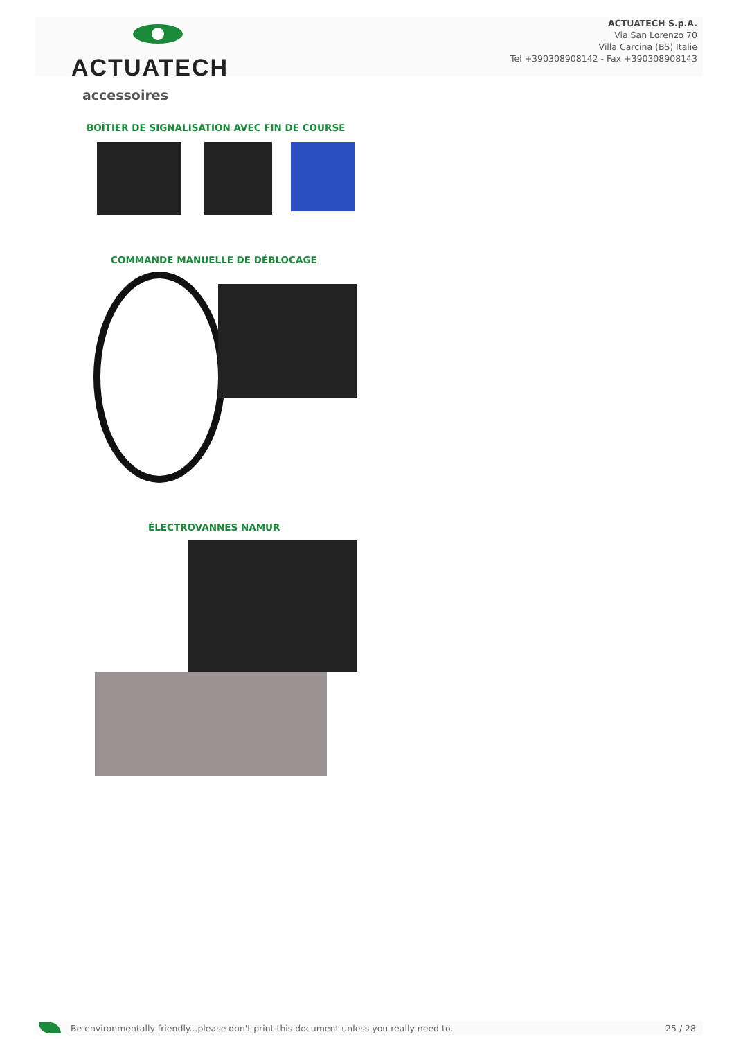ACTUATECH
ACTUATECH S.p.A.
Via San Lorenzo 70
Villa Carcina (BS) Italie
Tel +390308908142 - Fax +390308908143
accessoires
BOÎTIER DE SIGNALISATION AVEC FIN DE COURSE
COMMANDE MANUELLE DE DÉBLOCAGE
ÉLECTROVANNES NAMUR
Be environmentally friendly...please don't print this document unless you really need to. 25 / 28